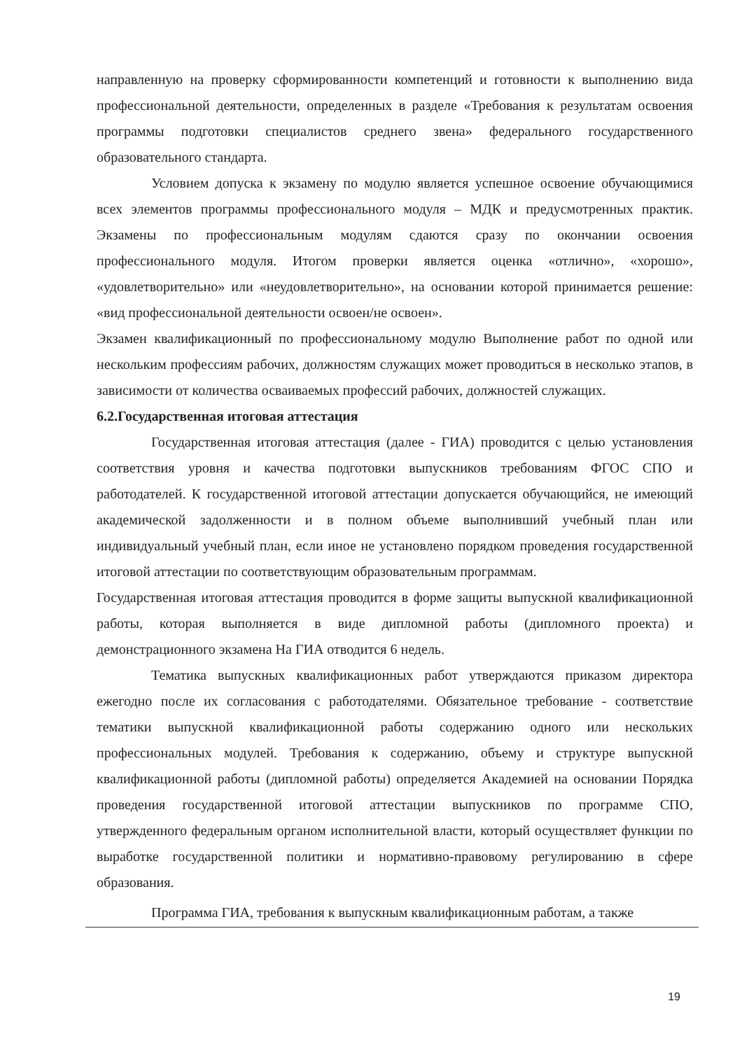направленную на проверку сформированности компетенций и готовности к выполнению вида профессиональной деятельности, определенных в разделе «Требования к результатам освоения программы подготовки специалистов среднего звена» федерального государственного образовательного стандарта.
Условием допуска к экзамену по модулю является успешное освоение обучающимися всех элементов программы профессионального модуля – МДК и предусмотренных практик. Экзамены по профессиональным модулям сдаются сразу по окончании освоения профессионального модуля. Итогом проверки является оценка «отлично», «хорошо», «удовлетворительно» или «неудовлетворительно», на основании которой принимается решение: «вид профессиональной деятельности освоен/не освоен».
Экзамен квалификационный по профессиональному модулю Выполнение работ по одной или нескольким профессиям рабочих, должностям служащих может проводиться в несколько этапов, в зависимости от количества осваиваемых профессий рабочих, должностей служащих.
6.2.Государственная итоговая аттестация
Государственная итоговая аттестация (далее - ГИА) проводится с целью установления соответствия уровня и качества подготовки выпускников требованиям ФГОС СПО и работодателей. К государственной итоговой аттестации допускается обучающийся, не имеющий академической задолженности и в полном объеме выполнивший учебный план или индивидуальный учебный план, если иное не установлено порядком проведения государственной итоговой аттестации по соответствующим образовательным программам.
Государственная итоговая аттестация проводится в форме защиты выпускной квалификационной работы, которая выполняется в виде дипломной работы (дипломного проекта) и демонстрационного экзамена На ГИА отводится 6 недель.
Тематика выпускных квалификационных работ утверждаются приказом директора ежегодно после их согласования с работодателями. Обязательное требование - соответствие тематики выпускной квалификационной работы содержанию одного или нескольких профессиональных модулей. Требования к содержанию, объему и структуре выпускной квалификационной работы (дипломной работы) определяется Академией на основании Порядка проведения государственной итоговой аттестации выпускников по программе СПО, утвержденного федеральным органом исполнительной власти, который осуществляет функции по выработке государственной политики и нормативно-правовому регулированию в сфере образования.
Программа ГИА, требования к выпускным квалификационным работам, а также
19